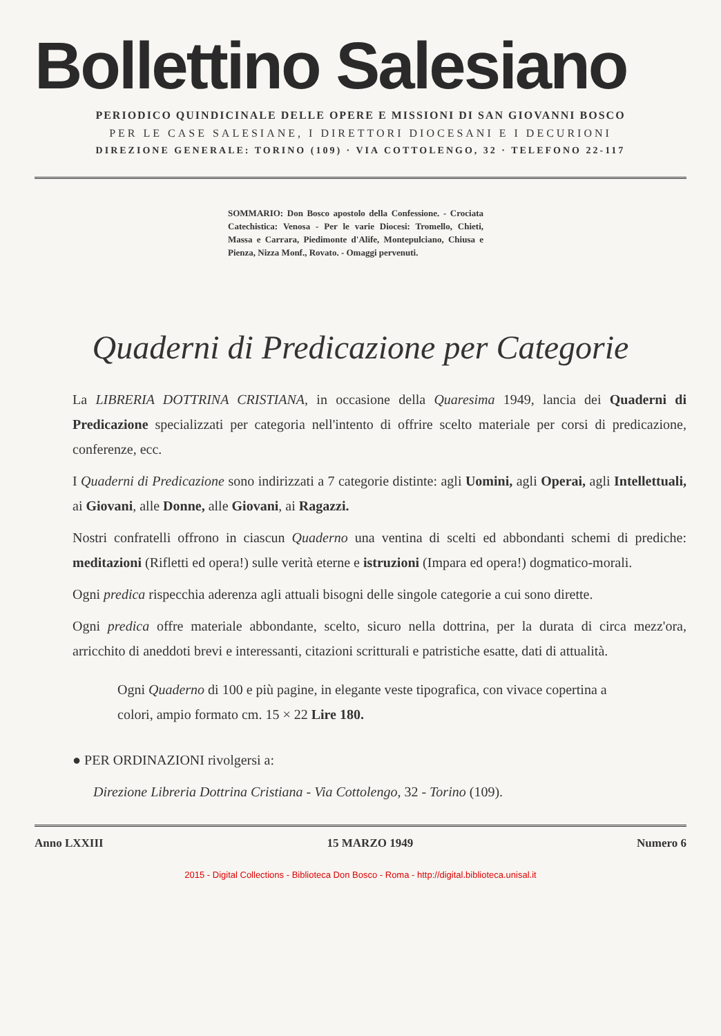Bollettino Salesiano
PERIODICO QUINDICINALE DELLE OPERE E MISSIONI DI SAN GIOVANNI BOSCO
PER LE CASE SALESIANE, I DIRETTORI DIOCESANI E I DECURIONI
DIREZIONE GENERALE: TORINO (109) · VIA COTTOLENGO, 32 · TELEFONO 22-117
SOMMARIO: Don Bosco apostolo della Confessione. - Crociata Catechistica: Venosa - Per le varie Diocesi: Tromello, Chieti, Massa e Carrara, Piedimonte d'Alife, Montepulciano, Chiusa e Pienza, Nizza Monf., Rovato. - Omaggi pervenuti.
Quaderni di Predicazione per Categorie
La LIBRERIA DOTTRINA CRISTIANA, in occasione della Quaresima 1949, lancia dei Quaderni di Predicazione specializzati per categoria nell'intento di offrire scelto materiale per corsi di predicazione, conferenze, ecc.
I Quaderni di Predicazione sono indirizzati a 7 categorie distinte: agli Uomini, agli Operai, agli Intellettuali, ai Giovani, alle Donne, alle Giovani, ai Ragazzi.
Nostri confratelli offrono in ciascun Quaderno una ventina di scelti ed abbondanti schemi di prediche: meditazioni (Rifletti ed opera!) sulle verità eterne e istruzioni (Impara ed opera!) dogmatico-morali.
Ogni predica rispecchia aderenza agli attuali bisogni delle singole categorie a cui sono dirette.
Ogni predica offre materiale abbondante, scelto, sicuro nella dottrina, per la durata di circa mezz'ora, arricchito di aneddoti brevi e interessanti, citazioni scritturali e patristiche esatte, dati di attualità.
Ogni Quaderno di 100 e più pagine, in elegante veste tipografica, con vivace copertina a colori, ampio formato cm. 15 × 22 Lire 180.
● PER ORDINAZIONI rivolgersi a:
Direzione Libreria Dottrina Cristiana - Via Cottolengo, 32 - Torino (109).
Anno LXXIII 15 MARZO 1949 Numero 6
2015 - Digital Collections - Biblioteca Don Bosco - Roma - http://digital.biblioteca.unisal.it